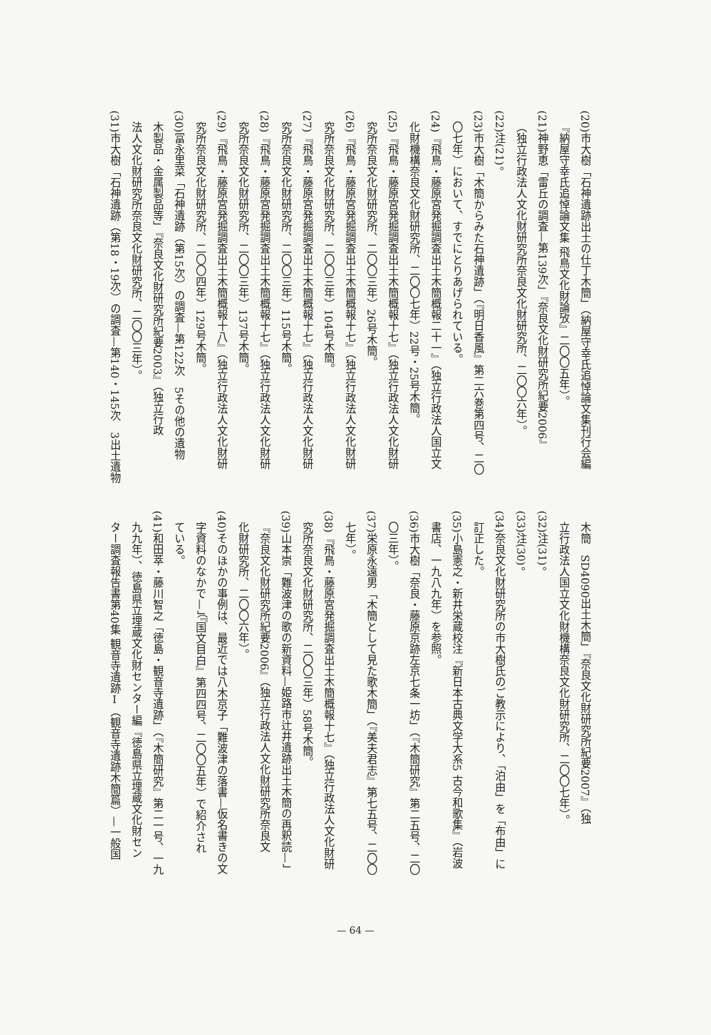(20)市大樹「石神遺跡出土の仕丁木簡」（納屋守幸氏追悼論文集刊行会編
『納屋守幸氏追悼論文集 飛鳥文化財論攷』二〇〇五年）。
(21)神野恵「雷丘の調査—第139次」『奈良文化財研究所紀要2006』
（独立行政法人文化財研究所奈良文化財研究所、二〇〇六年）。
(22)注(21)。
(23)市大樹「木簡からみた石神遺跡」（『明日香風』第二六巻第四号、二〇
〇七年）において、すでにとりあげられている。
(24)『飛鳥・藤原宮発掘調査出土木簡概報二十一』（独立行政法人国立文
化財機構奈良文化財研究所、二〇〇七年）22号・25号木簡。
(25)『飛鳥・藤原宮発掘調査出土木簡概報十七』（独立行政法人文化財研
究所奈良文化財研究所、二〇〇三年）26号木簡。
(26)『飛鳥・藤原宮発掘調査出土木簡概報十七』（独立行政法人文化財研
究所奈良文化財研究所、二〇〇三年）104号木簡。
(27)『飛鳥・藤原宮発掘調査出土木簡概報十七』（独立行政法人文化財研
究所奈良文化財研究所、二〇〇三年）115号木簡。
(28)『飛鳥・藤原宮発掘調査出土木簡概報十七』（独立行政法人文化財研
究所奈良文化財研究所、二〇〇三年）137号木簡。
(29)『飛鳥・藤原宮発掘調査出土木簡概報十八』（独立行政法人文化財研
究所奈良文化財研究所、二〇〇四年）129号木簡。
(30)冨永里菜「石神遺跡（第15次）の調査—第122次　5その他の遺物
木製品・金属製品等」『奈良文化財研究所紀要2003』（独立行政
法人文化財研究所奈良文化財研究所、二〇〇三年）。
(31)市大樹「石神遺跡（第18・19次）の調査—第140・145次　3出土遺物
木簡　SD4090出土木簡」『奈良文化財研究所紀要2007』（独
立行政法人国立文化財機構奈良文化財研究所、二〇〇七年）。
(32)注(31)。
(33)注(30)。
(34)奈良文化財研究所の市大樹氏のご教示により、「泊由」を「布由」に
訂正した。
(35)小島憲之・新井栄蔵校注『新日本古典文学大系5 古今和歌集』（岩波
書店、一九八九年）を参照。
(36)市大樹「奈良・藤原京跡左京七条一坊」（『木簡研究』第二五号、二〇
〇三年）。
(37)栄原永遠男「木簡として見た歌木簡」（『美夫君志』第七五号、二〇〇
七年）。
(38)『飛鳥・藤原宮発掘調査出土木簡概報十七』（独立行政法人文化財研
究所奈良文化財研究所、二〇〇三年）58号木簡。
(39)山本崇「難波津の歌の新資料—姫路市辻井遺跡出土木簡の再釈読—」
『奈良文化財研究所紀要2006』（独立行政法人文化財研究所奈良文
化財研究所、二〇〇六年）。
(40)そのほかの事例は、最近では八木京子「難波津の落書—仮名書きの文
字資料のなかで—」（『国文目白』第四四号、二〇〇五年）で紹介され
ている。
(41)和田萃・藤川智之「徳島・観音寺遺跡」（『木簡研究』第二一号、一九
九九年）、徳島県立埋蔵文化財センター編『徳島県立埋蔵文化財セン
ター調査報告書第40集 観音寺遺跡Ⅰ（観音寺遺跡木簡篇）—一般国
— 64 —